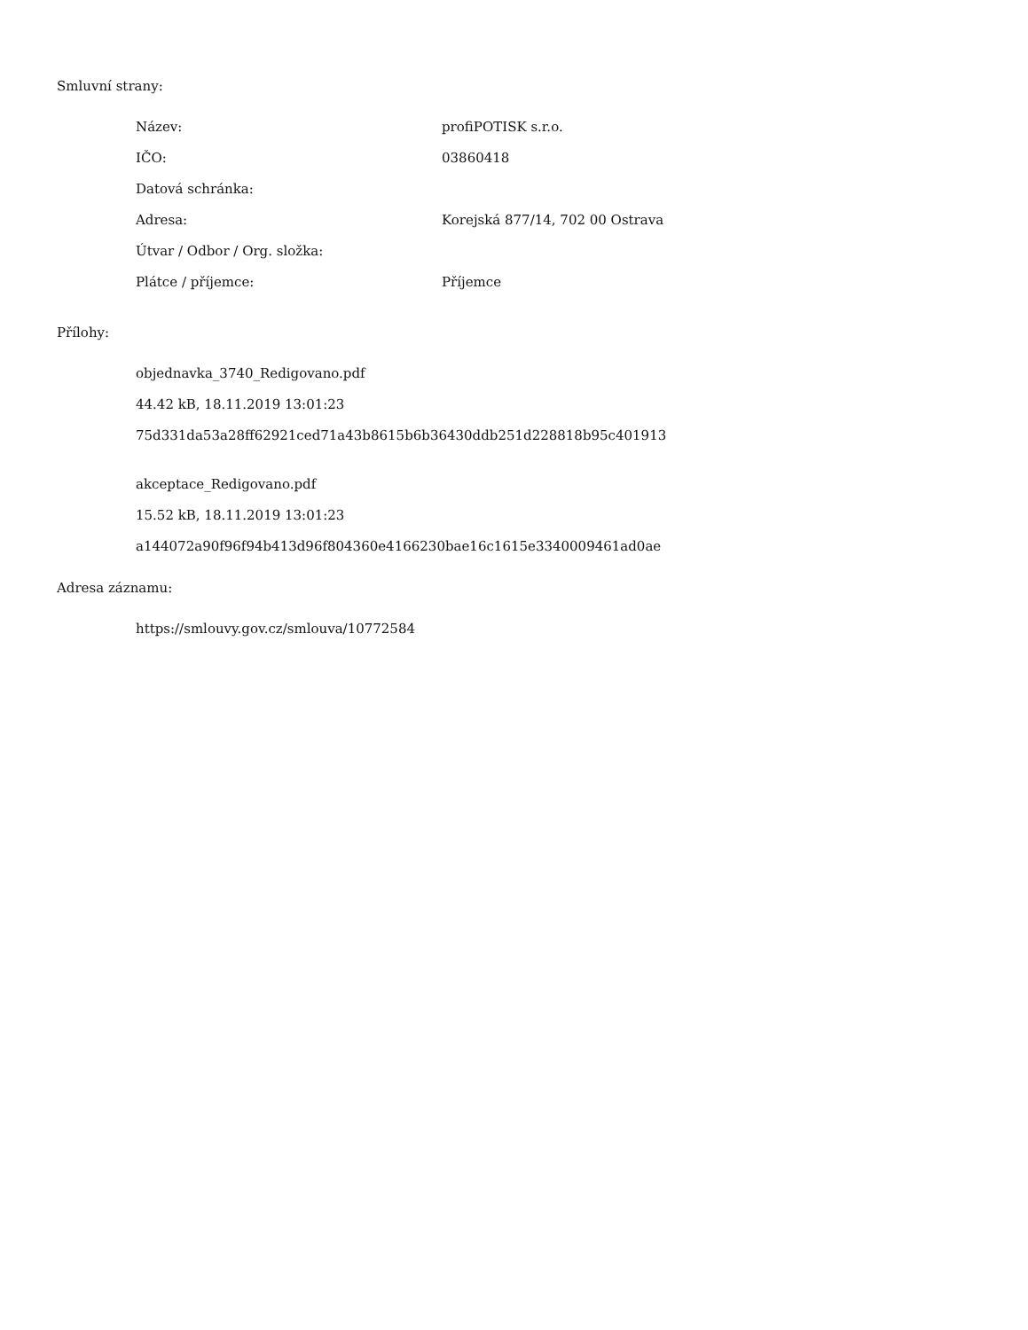Smluvní strany:
| Název: | profiPOTISK s.r.o. |
| IČO: | 03860418 |
| Datová schránka: | |
| Adresa: | Korejská 877/14, 702 00 Ostrava |
| Útvar / Odbor / Org. složka: | |
| Plátce / příjemce: | Příjemce |
Přílohy:
objednavka_3740_Redigovano.pdf
44.42 kB, 18.11.2019 13:01:23
75d331da53a28ff62921ced71a43b8615b6b36430ddb251d228818b95c401913
akceptace_Redigovano.pdf
15.52 kB, 18.11.2019 13:01:23
a144072a90f96f94b413d96f804360e4166230bae16c1615e3340009461ad0ae
Adresa záznamu:
https://smlouvy.gov.cz/smlouva/10772584